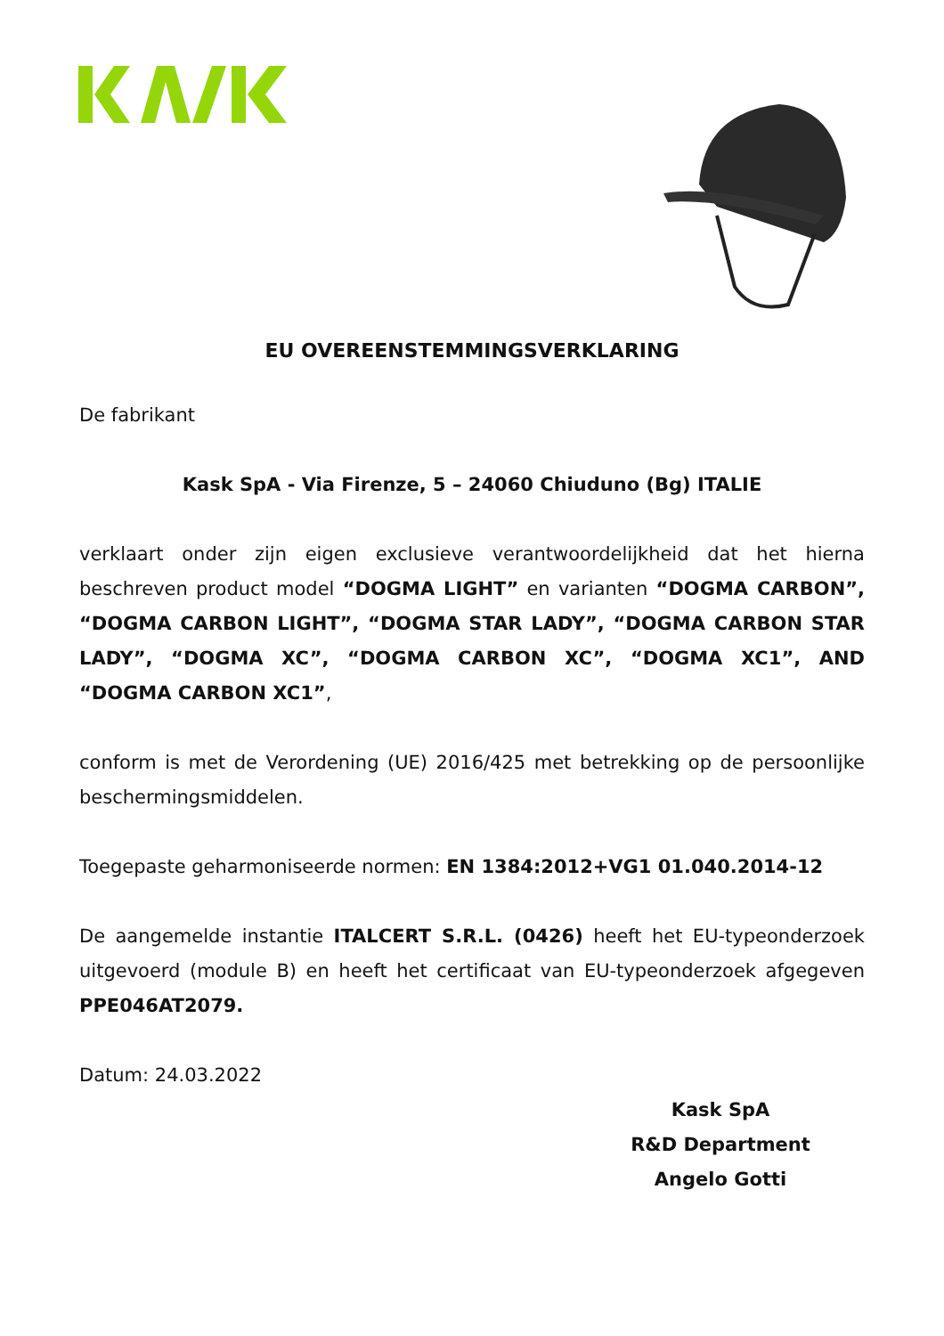EU OVEREENSTEMMINGSVERKLARING
De fabrikant
Kask SpA - Via Firenze, 5 – 24060 Chiuduno (Bg) ITALIE
verklaart onder zijn eigen exclusieve verantwoordelijkheid dat het hierna beschreven product model “DOGMA LIGHT” en varianten “DOGMA CARBON”, “DOGMA CARBON LIGHT”, “DOGMA STAR LADY”, “DOGMA CARBON STAR LADY”, “DOGMA XC”, “DOGMA CARBON XC”, “DOGMA XC1”, AND “DOGMA CARBON XC1”,
conform is met de Verordening (UE) 2016/425 met betrekking op de persoonlijke beschermingsmiddelen.
Toegepaste geharmoniseerde normen: EN 1384:2012+VG1 01.040.2014-12
De aangemelde instantie ITALCERT S.R.L. (0426) heeft het EU-typeonderzoek uitgevoerd (module B) en heeft het certificaat van EU-typeonderzoek afgegeven PPE046AT2079.
Datum: 24.03.2022
Kask SpA
R&D Department
Angelo Gotti